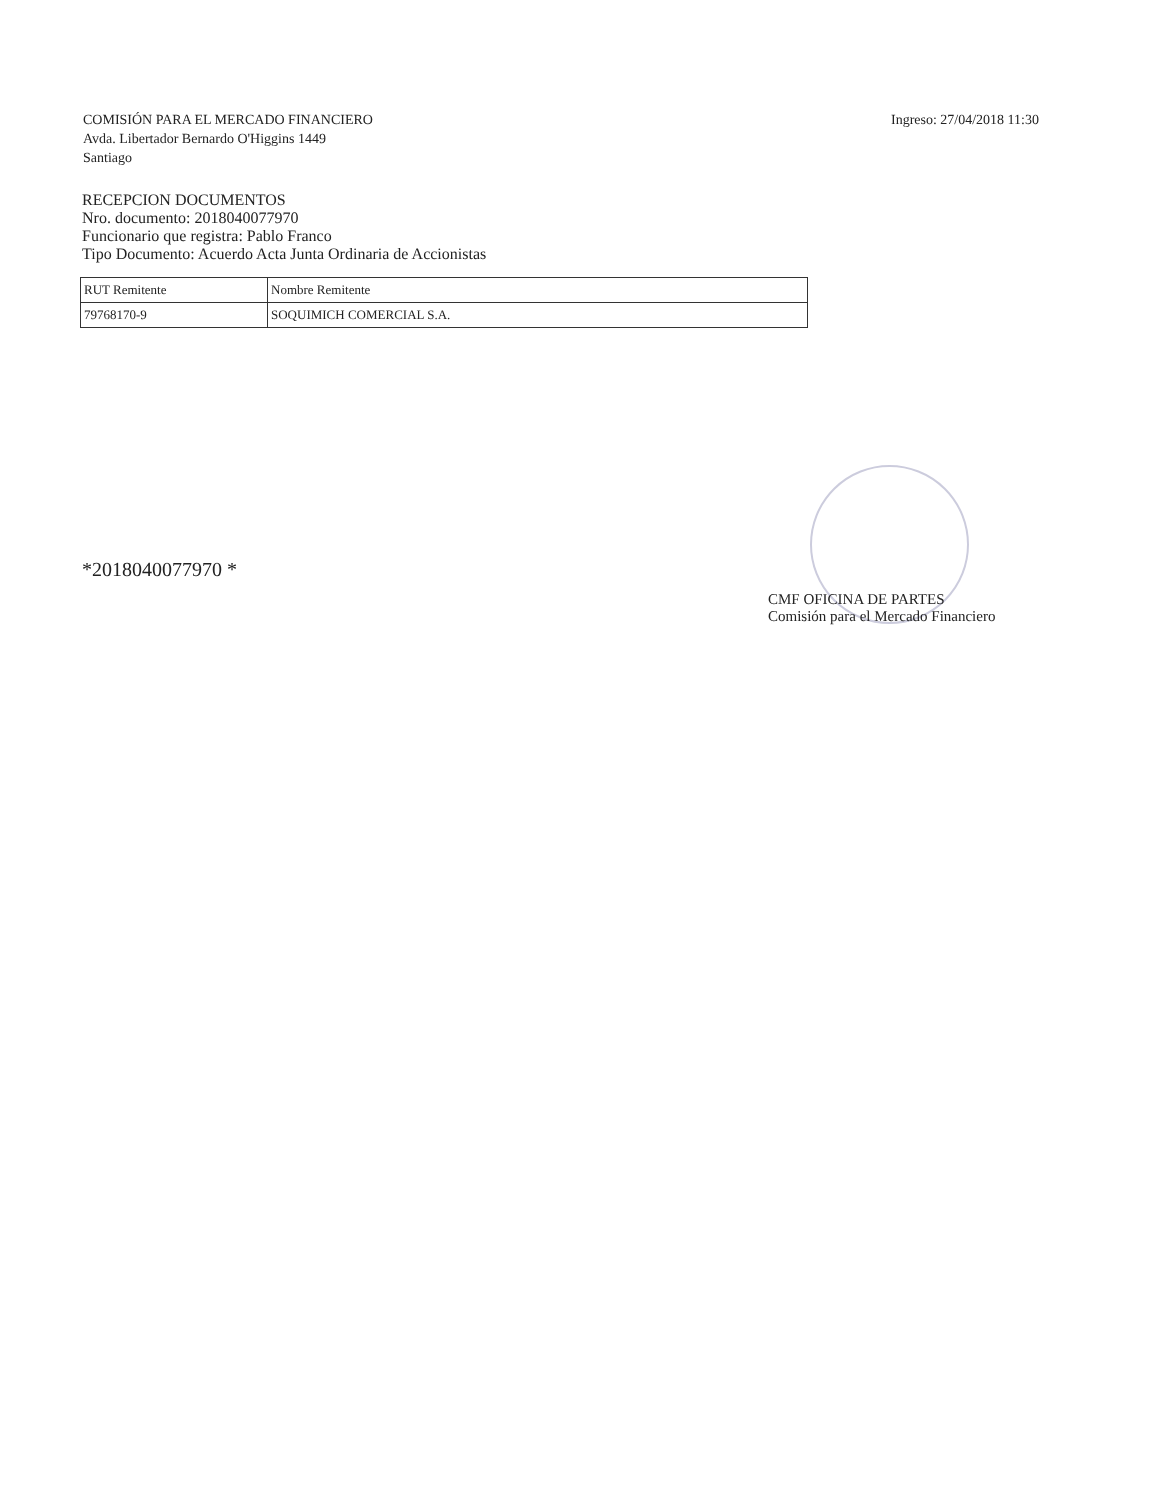COMISIÓN PARA EL MERCADO FINANCIERO
Avda. Libertador Bernardo O'Higgins 1449
Santiago
Ingreso: 27/04/2018 11:30
RECEPCION DOCUMENTOS
Nro. documento: 2018040077970
Funcionario que registra: Pablo Franco
Tipo Documento: Acuerdo Acta Junta Ordinaria de Accionistas
| RUT Remitente | Nombre Remitente |
| 79768170-9 | SOQUIMICH COMERCIAL S.A. |
*2018040077970 *
CMF OFICINA DE PARTES
Comisión para el Mercado Financiero